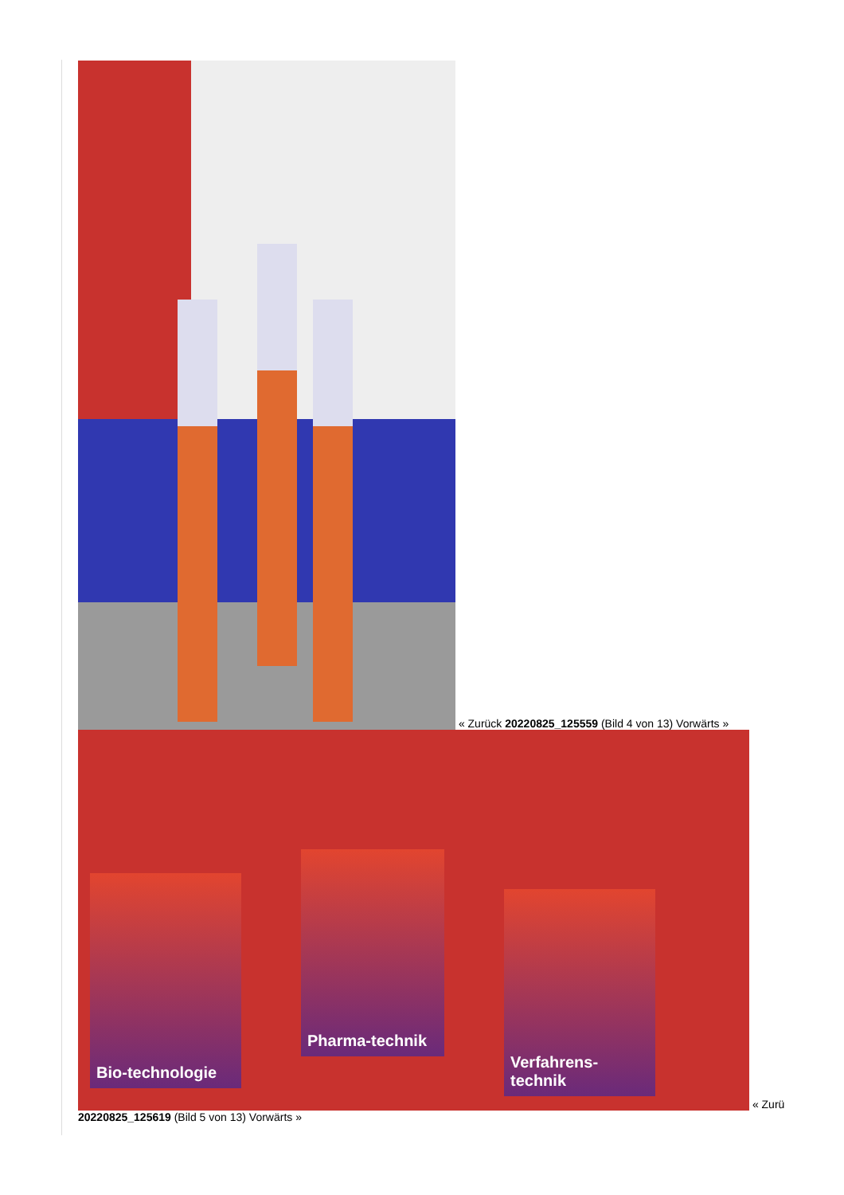« Zurück 20220825_125559 (Bild 4 von 13) Vorwärts » Bio-technologie Pharma-technik Verfahrens-technik « Zurü
20220825_125619 (Bild 5 von 13) Vorwärts »